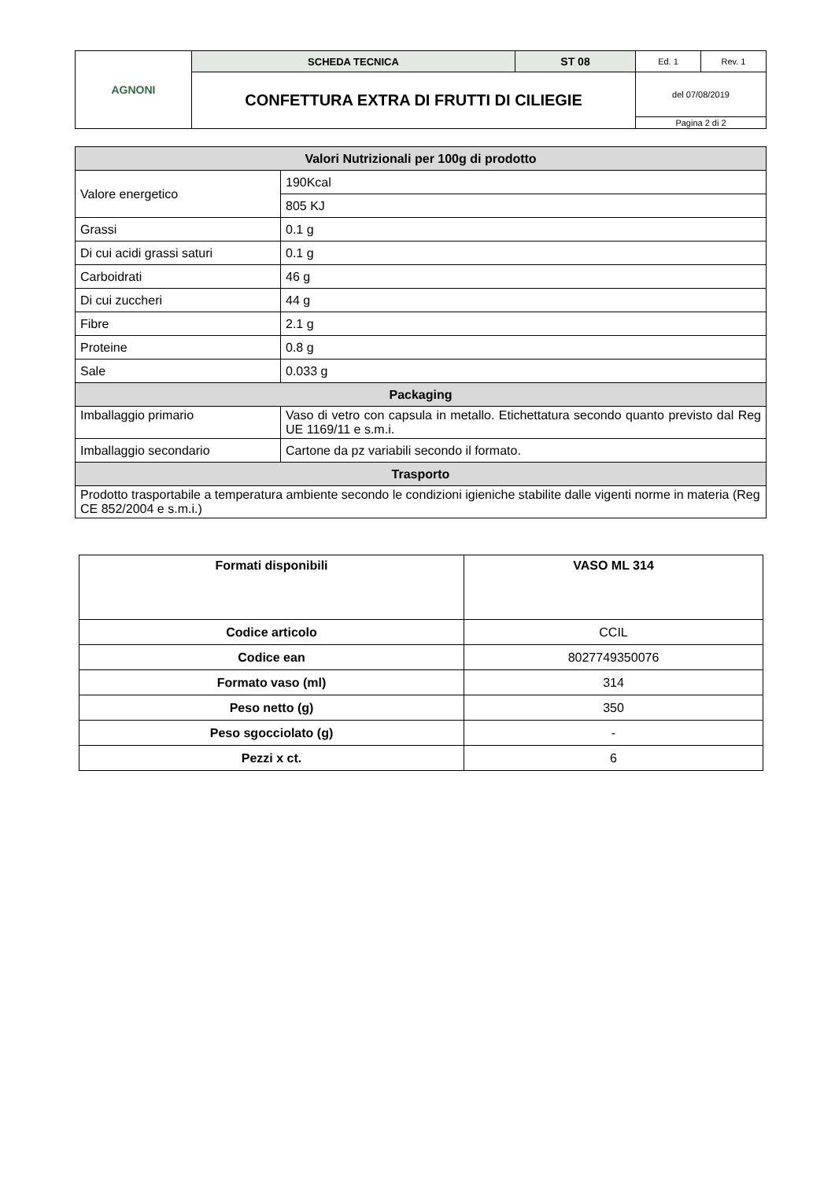| AGNONI | SCHEDA TECNICA | ST 08 | Ed. 1 | Rev. 1 |
| | CONFETTURA EXTRA DI FRUTTI DI CILIEGIE | | del 07/08/2019 | |
| | | | Pagina 2 di 2 | |
| Valori Nutrizionali per 100g di prodotto | |
| Valore energetico | 190Kcal |
| | 805 KJ |
| Grassi | 0.1 g |
| Di cui acidi grassi saturi | 0.1 g |
| Carboidrati | 46 g |
| Di cui zuccheri | 44 g |
| Fibre | 2.1 g |
| Proteine | 0.8 g |
| Sale | 0.033 g |
| Packaging | |
| Imballaggio primario | Vaso di vetro con capsula in metallo. Etichettatura secondo quanto previsto dal Reg UE 1169/11 e s.m.i. |
| Imballaggio secondario | Cartone da pz variabili secondo il formato. |
| Trasporto | |
| Prodotto trasportabile a temperatura ambiente secondo le condizioni igieniche stabilite dalle vigenti norme in materia (Reg CE 852/2004 e s.m.i.) | |
| Formati disponibili | VASO ML 314 |
| Codice articolo | CCIL |
| Codice ean | 8027749350076 |
| Formato vaso (ml) | 314 |
| Peso netto (g) | 350 |
| Peso sgocciolato (g) | - |
| Pezzi x ct. | 6 |